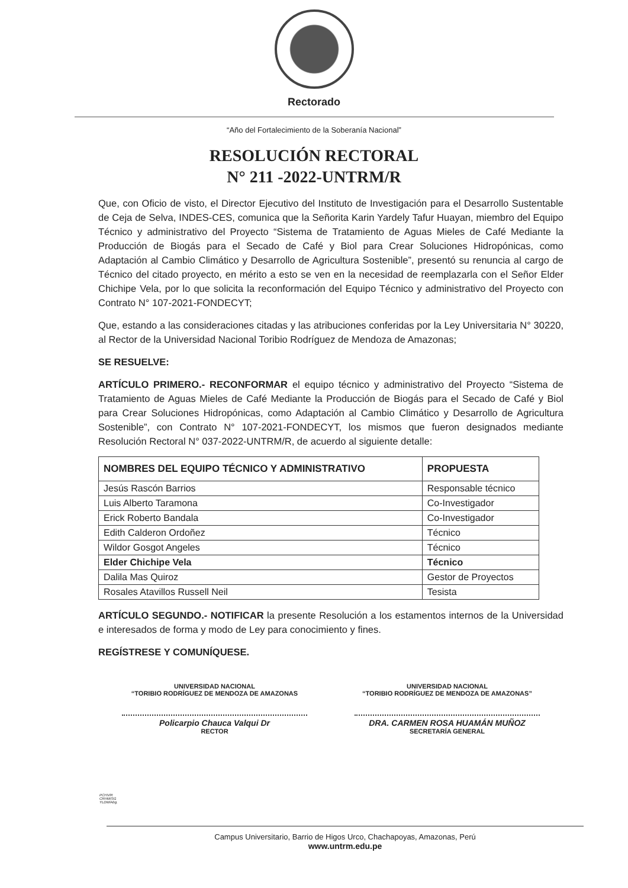Rectorado
“Año del Fortalecimiento de la Soberanía Nacional”
RESOLUCIÓN RECTORAL
N° 211 -2022-UNTRM/R
Que, con Oficio de visto, el Director Ejecutivo del Instituto de Investigación para el Desarrollo Sustentable de Ceja de Selva, INDES-CES, comunica que la Señorita Karin Yardely Tafur Huayan, miembro del Equipo Técnico y administrativo del Proyecto “Sistema de Tratamiento de Aguas Mieles de Café Mediante la Producción de Biogás para el Secado de Café y Biol para Crear Soluciones Hidropónicas, como Adaptación al Cambio Climático y Desarrollo de Agricultura Sostenible”, presentó su renuncia al cargo de Técnico del citado proyecto, en mérito a esto se ven en la necesidad de reemplazarla con el Señor Elder Chichipe Vela, por lo que solicita la reconformación del Equipo Técnico y administrativo del Proyecto con Contrato N° 107-2021-FONDECYT;
Que, estando a las consideraciones citadas y las atribuciones conferidas por la Ley Universitaria N° 30220, al Rector de la Universidad Nacional Toribio Rodríguez de Mendoza de Amazonas;
SE RESUELVE:
ARTÍCULO PRIMERO.- RECONFORMAR el equipo técnico y administrativo del Proyecto “Sistema de Tratamiento de Aguas Mieles de Café Mediante la Producción de Biogás para el Secado de Café y Biol para Crear Soluciones Hidropónicas, como Adaptación al Cambio Climático y Desarrollo de Agricultura Sostenible”, con Contrato N° 107-2021-FONDECYT, los mismos que fueron designados mediante Resolución Rectoral N° 037-2022-UNTRM/R, de acuerdo al siguiente detalle:
| NOMBRES DEL EQUIPO TÉCNICO Y ADMINISTRATIVO | PROPUESTA |
| --- | --- |
| Jesús Rascón Barrios | Responsable técnico |
| Luis Alberto Taramona | Co-Investigador |
| Erick Roberto Bandala | Co-Investigador |
| Edith Calderon Ordoñez | Técnico |
| Wildor Gosgot Angeles | Técnico |
| Elder Chichipe Vela | Técnico |
| Dalila Mas Quiroz | Gestor de Proyectos |
| Rosales Atavillos Russell Neil | Tesista |
ARTÍCULO SEGUNDO.- NOTIFICAR la presente Resolución a los estamentos internos de la Universidad e interesados de forma y modo de Ley para conocimiento y fines.
REGÍSTRESE Y COMUNÍQUESE.
UNIVERSIDAD NACIONAL
“TORIBIO RODRÍGUEZ DE MENDOZA DE AMAZONAS
Policarpio Chauca Valqui Dr
RECTOR
UNIVERSIDAD NACIONAL
“TORIBIO RODRÍGUEZ DE MENDOZA DE AMAZONAS”
DRA. CARMEN ROSA HUAMÁN MUÑOZ
SECRETARÍA GENERAL
PCHV/R
CRHM/SG
YLDM/Abg.
Campus Universitario, Barrio de Higos Urco, Chachapoyas, Amazonas, Perú
www.untrm.edu.pe